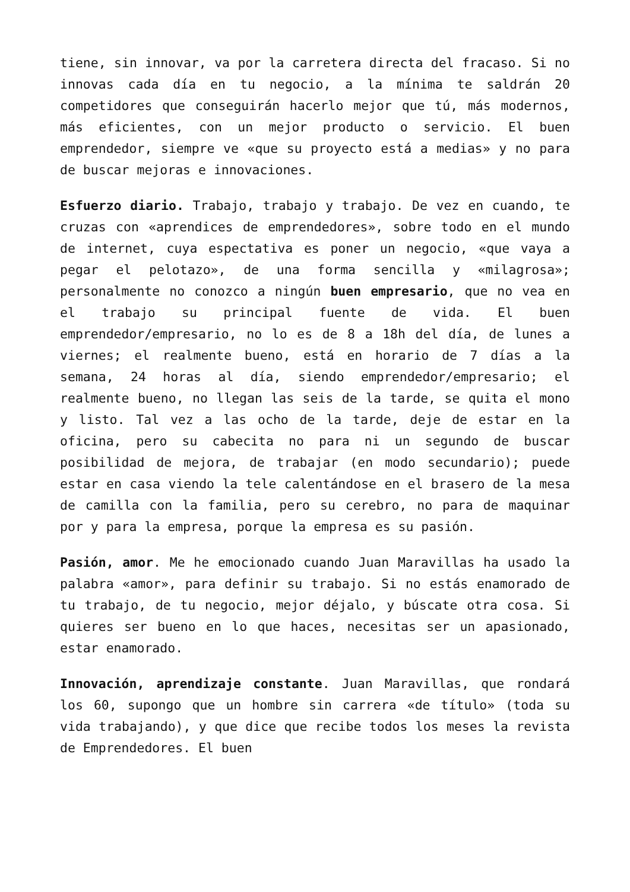tiene, sin innovar, va por la carretera directa del fracaso. Si no innovas cada día en tu negocio, a la mínima te saldrán 20 competidores que conseguirán hacerlo mejor que tú, más modernos, más eficientes, con un mejor producto o servicio. El buen emprendedor, siempre ve «que su proyecto está a medias» y no para de buscar mejoras e innovaciones.
Esfuerzo diario. Trabajo, trabajo y trabajo. De vez en cuando, te cruzas con «aprendices de emprendedores», sobre todo en el mundo de internet, cuya espectativa es poner un negocio, «que vaya a pegar el pelotazo», de una forma sencilla y «milagrosa»; personalmente no conozco a ningún buen empresario, que no vea en el trabajo su principal fuente de vida. El buen emprendedor/empresario, no lo es de 8 a 18h del día, de lunes a viernes; el realmente bueno, está en horario de 7 días a la semana, 24 horas al día, siendo emprendedor/empresario; el realmente bueno, no llegan las seis de la tarde, se quita el mono y listo. Tal vez a las ocho de la tarde, deje de estar en la oficina, pero su cabecita no para ni un segundo de buscar posibilidad de mejora, de trabajar (en modo secundario); puede estar en casa viendo la tele calentándose en el brasero de la mesa de camilla con la familia, pero su cerebro, no para de maquinar por y para la empresa, porque la empresa es su pasión.
Pasión, amor. Me he emocionado cuando Juan Maravillas ha usado la palabra «amor», para definir su trabajo. Si no estás enamorado de tu trabajo, de tu negocio, mejor déjalo, y búscate otra cosa. Si quieres ser bueno en lo que haces, necesitas ser un apasionado, estar enamorado.
Innovación, aprendizaje constante. Juan Maravillas, que rondará los 60, supongo que un hombre sin carrera «de título» (toda su vida trabajando), y que dice que recibe todos los meses la revista de Emprendedores. El buen